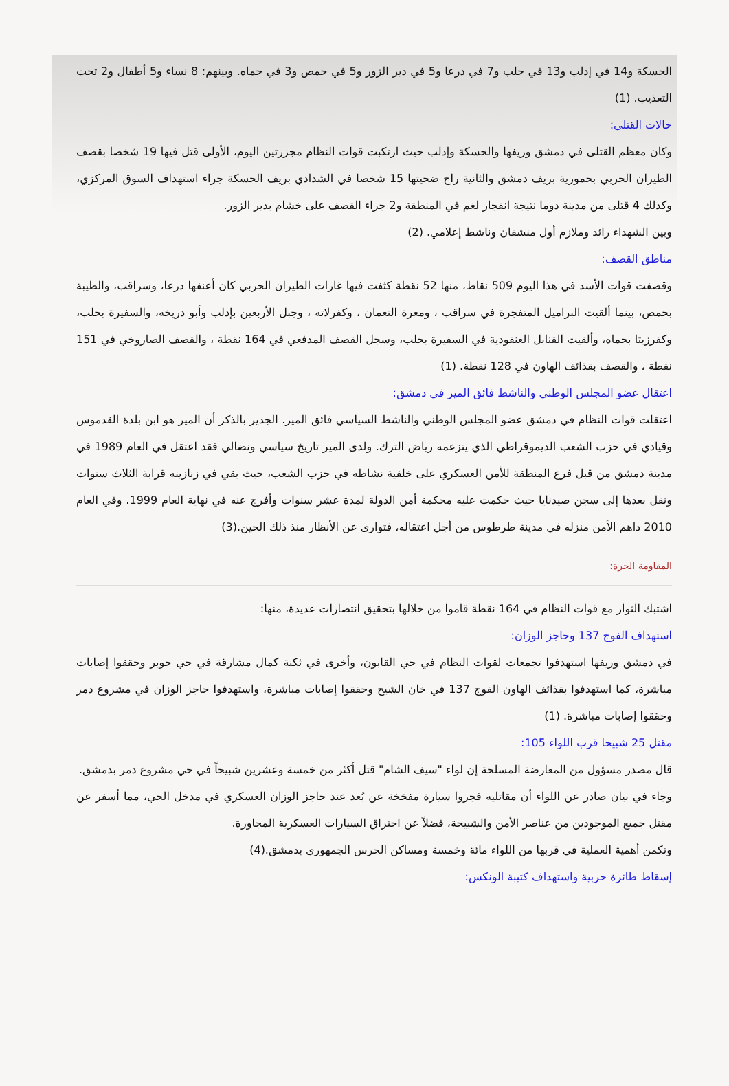الحسكة و14 في إدلب و13 في حلب و7 في درعا و5 في دير الزور و5 في حمص و3 في حماه. وبينهم: 8 نساء و5 أطفال و2 تحت التعذيب. (1)
حالات القتلى:
وكان معظم القتلى في دمشق وريفها والحسكة وإدلب حيث ارتكبت قوات النظام مجزرتين اليوم، الأولى قتل فيها 19 شخصا بقصف الطيران الحربي بحمورية بريف دمشق والثانية راح ضحيتها 15 شخصا في الشدادي بريف الحسكة جراء استهداف السوق المركزي، وكذلك 4 قتلى من مدينة دوما نتيجة انفجار لغم في المنطقة و2 جراء القصف على خشام بدير الزور.
وبين الشهداء رائد وملازم أول منشقان وناشط إعلامي. (2)
مناطق القصف:
وقصفت قوات الأسد في هذا اليوم 509 نقاط، منها 52 نقطة كثفت فيها غارات الطيران الحربي كان أعنفها درعا، وسراقب، والطيبة بحمص، بينما ألقيت البراميل المتفجرة في سراقب ، ومعرة النعمان ، وكفرلاته ، وجبل الأربعين بإدلب وأبو دريخه، والسفيرة بحلب، وكفرزيتا بحماه، وألقيت القنابل العنقودية في السفيرة بحلب، وسجل القصف المدفعي في 164 نقطة ، والقصف الصاروخي في 151 نقطة ، والقصف بقذائف الهاون في 128 نقطة. (1)
اعتقال عضو المجلس الوطني والناشط فائق المير في دمشق:
اعتقلت قوات النظام في دمشق عضو المجلس الوطني والناشط السياسي فائق المير. الجدير بالذكر أن المير هو ابن بلدة القدموس وقيادي في حزب الشعب الديموقراطي الذي يتزعمه رياض الترك. ولدى المير تاريخ سياسي ونضالي فقد اعتقل في العام 1989 في مدينة دمشق من قبل فرع المنطقة للأمن العسكري على خلفية نشاطه في حزب الشعب، حيث بقي في زنازينه قرابة الثلاث سنوات ونقل بعدها إلى سجن صيدنايا حيث حكمت عليه محكمة أمن الدولة لمدة عشر سنوات وأفرج عنه في نهاية العام 1999. وفي العام 2010 داهم الأمن منزله في مدينة طرطوس من أجل اعتقاله، فتوارى عن الأنظار منذ ذلك الحين.(3)
المقاومة الحرة:
اشتبك الثوار مع قوات النظام في 164 نقطة قاموا من خلالها بتحقيق انتصارات عديدة، منها:
استهداف الفوج 137 وحاجز الوزان:
في دمشق وريفها استهدفوا تجمعات لقوات النظام في حي القابون، وأخرى في ثكنة كمال مشارقة في حي جوبر وحققوا إصابات مباشرة، كما استهدفوا بقذائف الهاون الفوج 137 في خان الشيح وحققوا إصابات مباشرة، واستهدفوا حاجز الوزان في مشروع دمر وحققوا إصابات مباشرة. (1)
مقتل 25 شبيحا قرب اللواء 105:
قال مصدر مسؤول من المعارضة المسلحة إن لواء "سيف الشام" قتل أكثر من خمسة وعشرين شبيحاً في حي مشروع دمر بدمشق.
وجاء في بيان صادر عن اللواء أن مقاتليه فجروا سيارة مفخخة عن بُعد عند حاجز الوزان العسكري في مدخل الحي، مما أسفر عن مقتل جميع الموجودين من عناصر الأمن والشبيحة، فضلاً عن احتراق السيارات العسكرية المجاورة.
وتكمن أهمية العملية في قربها من اللواء مائة وخمسة ومساكن الحرس الجمهوري بدمشق.(4)
إسقاط طائرة حربية واستهداف كتيبة الونكس: